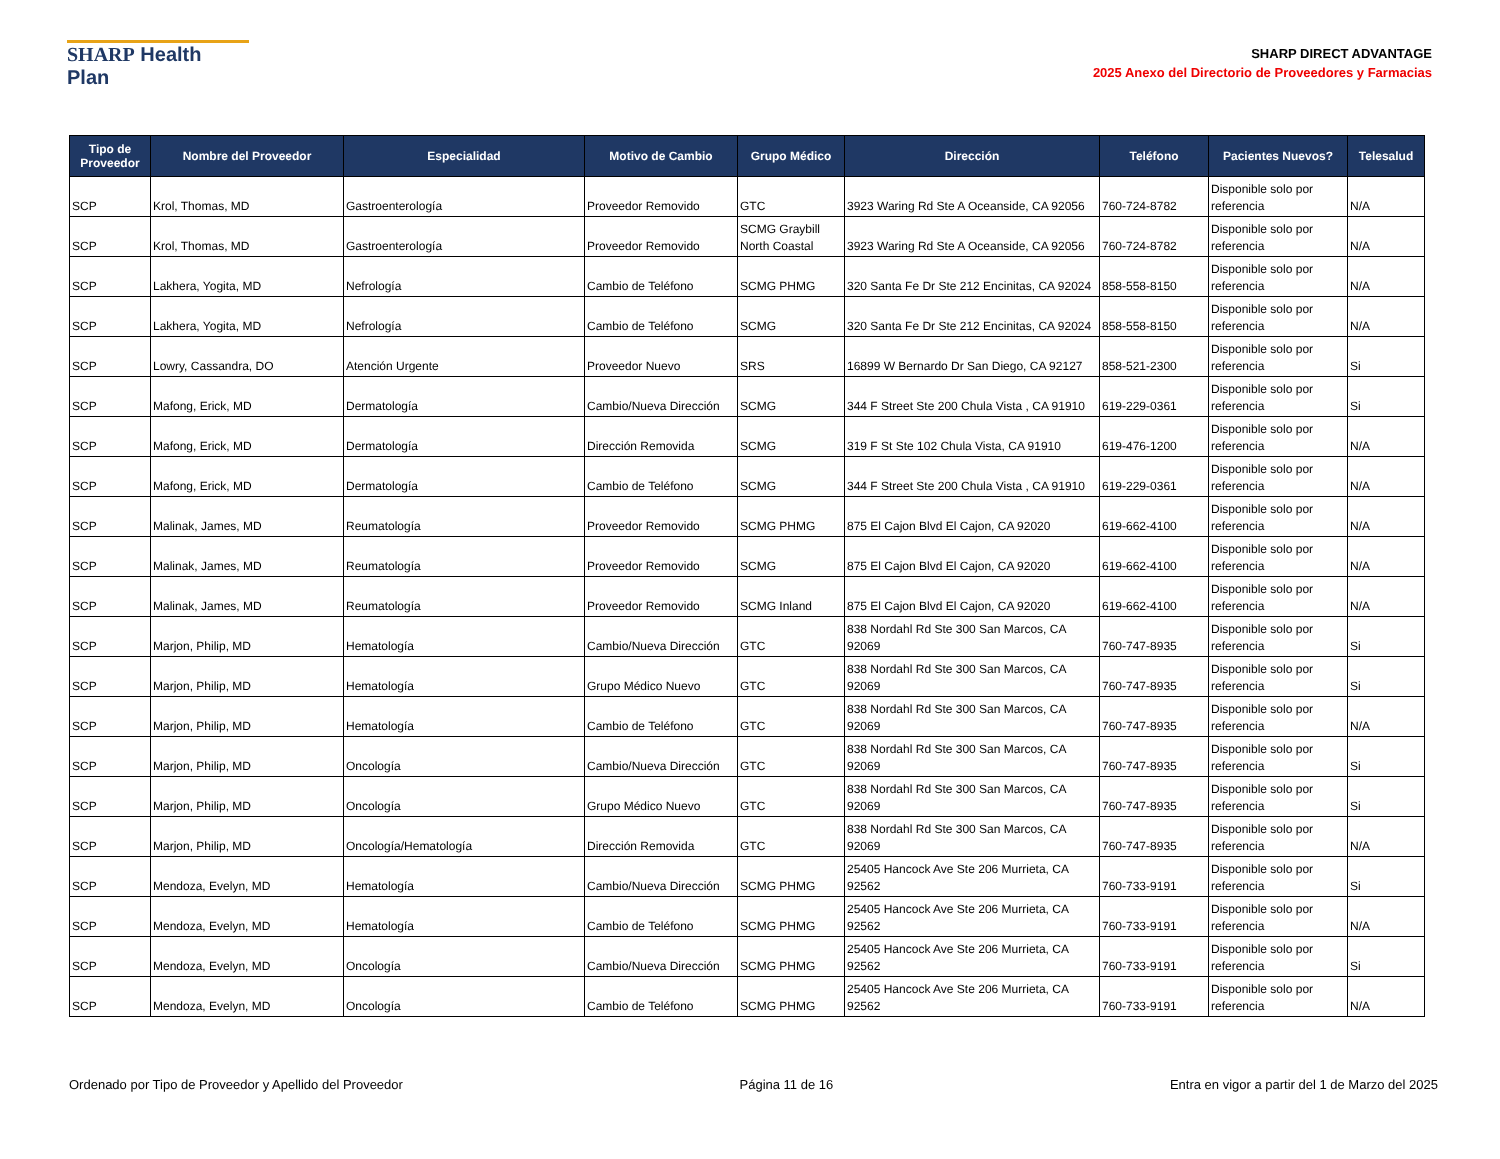SHARP Health Plan
SHARP DIRECT ADVANTAGE
2025 Anexo del Directorio de Proveedores y Farmacias
| Tipo de Proveedor | Nombre del Proveedor | Especialidad | Motivo de Cambio | Grupo Médico | Dirección | Teléfono | Pacientes Nuevos? | Telesalud |
| --- | --- | --- | --- | --- | --- | --- | --- | --- |
| SCP | Krol, Thomas, MD | Gastroenterología | Proveedor Removido | GTC | 3923 Waring Rd Ste A Oceanside, CA 92056 | 760-724-8782 | Disponible solo por referencia | N/A |
| SCP | Krol, Thomas, MD | Gastroenterología | Proveedor Removido | SCMG Graybill North Coastal | 3923 Waring Rd Ste A Oceanside, CA 92056 | 760-724-8782 | Disponible solo por referencia | N/A |
| SCP | Lakhera, Yogita, MD | Nefrología | Cambio de Teléfono | SCMG PHMG | 320 Santa Fe Dr Ste 212 Encinitas, CA 92024 | 858-558-8150 | Disponible solo por referencia | N/A |
| SCP | Lakhera, Yogita, MD | Nefrología | Cambio de Teléfono | SCMG | 320 Santa Fe Dr Ste 212 Encinitas, CA 92024 | 858-558-8150 | Disponible solo por referencia | N/A |
| SCP | Lowry, Cassandra, DO | Atención Urgente | Proveedor Nuevo | SRS | 16899 W Bernardo Dr San Diego, CA 92127 | 858-521-2300 | Disponible solo por referencia | Si |
| SCP | Mafong, Erick, MD | Dermatología | Cambio/Nueva Dirección | SCMG | 344 F Street Ste 200 Chula Vista , CA 91910 | 619-229-0361 | Disponible solo por referencia | Si |
| SCP | Mafong, Erick, MD | Dermatología | Dirección Removida | SCMG | 319 F St Ste 102 Chula Vista, CA 91910 | 619-476-1200 | Disponible solo por referencia | N/A |
| SCP | Mafong, Erick, MD | Dermatología | Cambio de Teléfono | SCMG | 344 F Street Ste 200 Chula Vista , CA 91910 | 619-229-0361 | Disponible solo por referencia | N/A |
| SCP | Malinak, James, MD | Reumatología | Proveedor Removido | SCMG PHMG | 875 El Cajon Blvd El Cajon, CA 92020 | 619-662-4100 | Disponible solo por referencia | N/A |
| SCP | Malinak, James, MD | Reumatología | Proveedor Removido | SCMG | 875 El Cajon Blvd El Cajon, CA 92020 | 619-662-4100 | Disponible solo por referencia | N/A |
| SCP | Malinak, James, MD | Reumatología | Proveedor Removido | SCMG Inland | 875 El Cajon Blvd El Cajon, CA 92020 | 619-662-4100 | Disponible solo por referencia | N/A |
| SCP | Marjon, Philip, MD | Hematología | Cambio/Nueva Dirección | GTC | 838 Nordahl Rd Ste 300 San Marcos, CA 92069 | 760-747-8935 | Disponible solo por referencia | Si |
| SCP | Marjon, Philip, MD | Hematología | Grupo Médico Nuevo | GTC | 838 Nordahl Rd Ste 300 San Marcos, CA 92069 | 760-747-8935 | Disponible solo por referencia | Si |
| SCP | Marjon, Philip, MD | Hematología | Cambio de Teléfono | GTC | 838 Nordahl Rd Ste 300 San Marcos, CA 92069 | 760-747-8935 | Disponible solo por referencia | N/A |
| SCP | Marjon, Philip, MD | Oncología | Cambio/Nueva Dirección | GTC | 838 Nordahl Rd Ste 300 San Marcos, CA 92069 | 760-747-8935 | Disponible solo por referencia | Si |
| SCP | Marjon, Philip, MD | Oncología | Grupo Médico Nuevo | GTC | 838 Nordahl Rd Ste 300 San Marcos, CA 92069 | 760-747-8935 | Disponible solo por referencia | Si |
| SCP | Marjon, Philip, MD | Oncología/Hematología | Dirección Removida | GTC | 838 Nordahl Rd Ste 300 San Marcos, CA 92069 | 760-747-8935 | Disponible solo por referencia | N/A |
| SCP | Mendoza, Evelyn, MD | Hematología | Cambio/Nueva Dirección | SCMG PHMG | 25405 Hancock Ave Ste 206 Murrieta, CA 92562 | 760-733-9191 | Disponible solo por referencia | Si |
| SCP | Mendoza, Evelyn, MD | Hematología | Cambio de Teléfono | SCMG PHMG | 25405 Hancock Ave Ste 206 Murrieta, CA 92562 | 760-733-9191 | Disponible solo por referencia | N/A |
| SCP | Mendoza, Evelyn, MD | Oncología | Cambio/Nueva Dirección | SCMG PHMG | 25405 Hancock Ave Ste 206 Murrieta, CA 92562 | 760-733-9191 | Disponible solo por referencia | Si |
| SCP | Mendoza, Evelyn, MD | Oncología | Cambio de Teléfono | SCMG PHMG | 25405 Hancock Ave Ste 206 Murrieta, CA 92562 | 760-733-9191 | Disponible solo por referencia | N/A |
Ordenado por Tipo de Proveedor y Apellido del Proveedor Página 11 de 16 Entra en vigor a partir del 1 de Marzo del 2025